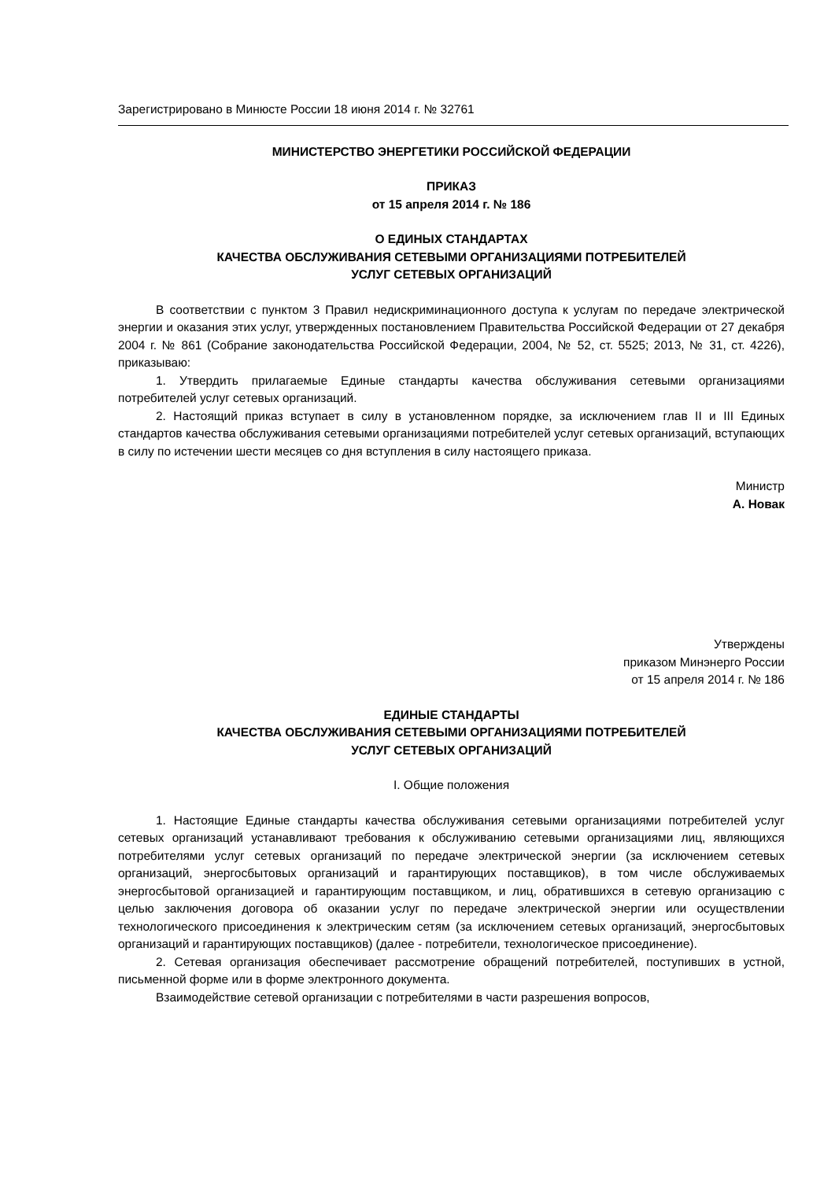Зарегистрировано в Минюсте России 18 июня 2014 г. № 32761
МИНИСТЕРСТВО ЭНЕРГЕТИКИ РОССИЙСКОЙ ФЕДЕРАЦИИ
ПРИКАЗ
от 15 апреля 2014 г. № 186
О ЕДИНЫХ СТАНДАРТАХ
КАЧЕСТВА ОБСЛУЖИВАНИЯ СЕТЕВЫМИ ОРГАНИЗАЦИЯМИ ПОТРЕБИТЕЛЕЙ
УСЛУГ СЕТЕВЫХ ОРГАНИЗАЦИЙ
В соответствии с пунктом 3 Правил недискриминационного доступа к услугам по передаче электрической энергии и оказания этих услуг, утвержденных постановлением Правительства Российской Федерации от 27 декабря 2004 г. № 861 (Собрание законодательства Российской Федерации, 2004, № 52, ст. 5525; 2013, № 31, ст. 4226), приказываю:
1. Утвердить прилагаемые Единые стандарты качества обслуживания сетевыми организациями потребителей услуг сетевых организаций.
2. Настоящий приказ вступает в силу в установленном порядке, за исключением глав II и III Единых стандартов качества обслуживания сетевыми организациями потребителей услуг сетевых организаций, вступающих в силу по истечении шести месяцев со дня вступления в силу настоящего приказа.
Министр
А. Новак
Утверждены
приказом Минэнерго России
от 15 апреля 2014 г. № 186
ЕДИНЫЕ СТАНДАРТЫ
КАЧЕСТВА ОБСЛУЖИВАНИЯ СЕТЕВЫМИ ОРГАНИЗАЦИЯМИ ПОТРЕБИТЕЛЕЙ
УСЛУГ СЕТЕВЫХ ОРГАНИЗАЦИЙ
I. Общие положения
1. Настоящие Единые стандарты качества обслуживания сетевыми организациями потребителей услуг сетевых организаций устанавливают требования к обслуживанию сетевыми организациями лиц, являющихся потребителями услуг сетевых организаций по передаче электрической энергии (за исключением сетевых организаций, энергосбытовых организаций и гарантирующих поставщиков), в том числе обслуживаемых энергосбытовой организацией и гарантирующим поставщиком, и лиц, обратившихся в сетевую организацию с целью заключения договора об оказании услуг по передаче электрической энергии или осуществлении технологического присоединения к электрическим сетям (за исключением сетевых организаций, энергосбытовых организаций и гарантирующих поставщиков) (далее - потребители, технологическое присоединение).
2. Сетевая организация обеспечивает рассмотрение обращений потребителей, поступивших в устной, письменной форме или в форме электронного документа.
Взаимодействие сетевой организации с потребителями в части разрешения вопросов,